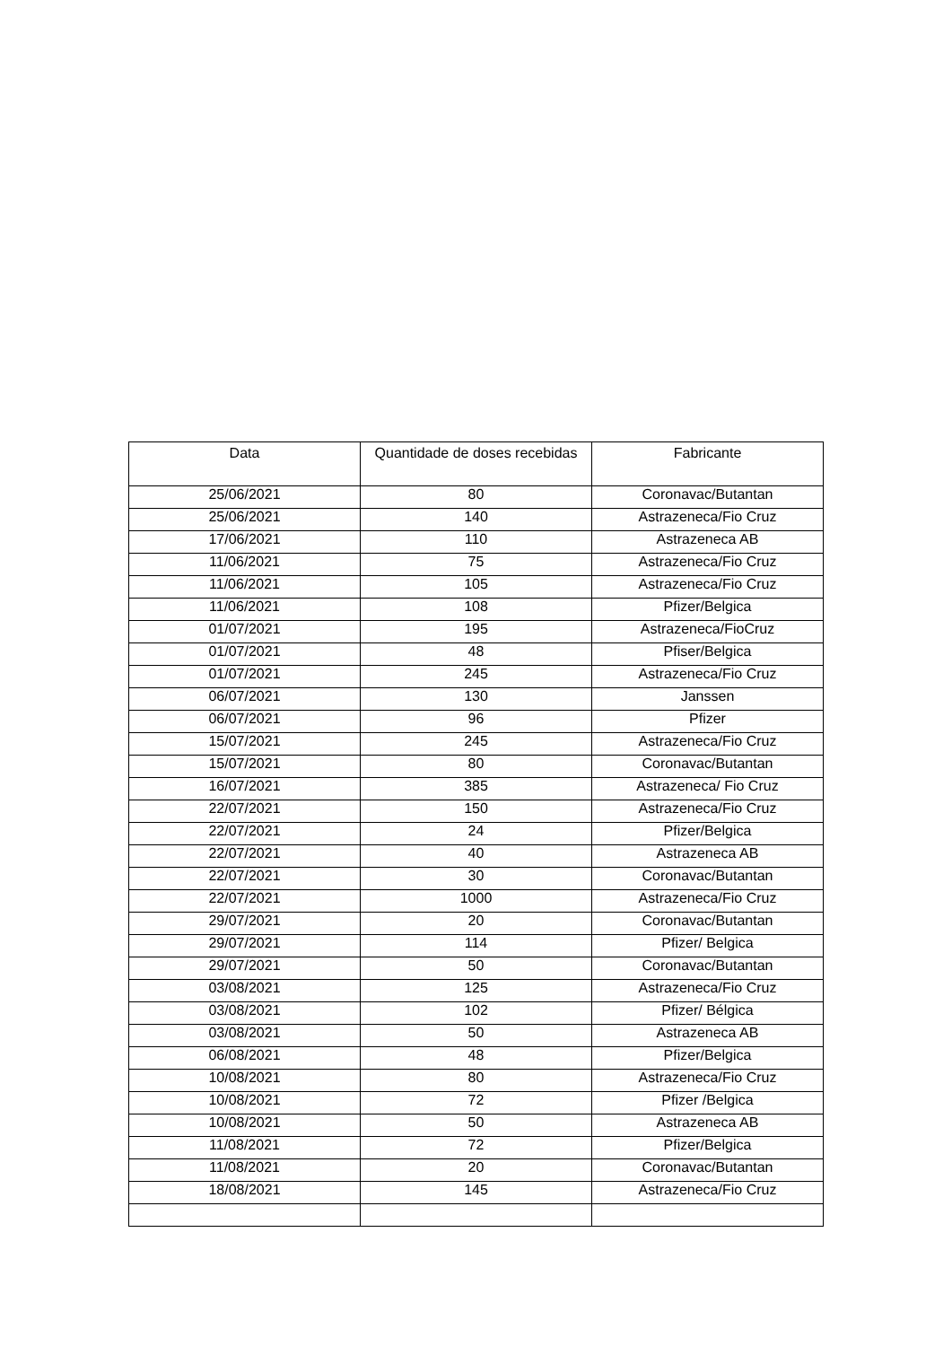| Data | Quantidade de doses recebidas | Fabricante |
| --- | --- | --- |
| 25/06/2021 | 80 | Coronavac/Butantan |
| 25/06/2021 | 140 | Astrazeneca/Fio Cruz |
| 17/06/2021 | 110 | Astrazeneca AB |
| 11/06/2021 | 75 | Astrazeneca/Fio Cruz |
| 11/06/2021 | 105 | Astrazeneca/Fio Cruz |
| 11/06/2021 | 108 | Pfizer/Belgica |
| 01/07/2021 | 195 | Astrazeneca/FioCruz |
| 01/07/2021 | 48 | Pfiser/Belgica |
| 01/07/2021 | 245 | Astrazeneca/Fio Cruz |
| 06/07/2021 | 130 | Janssen |
| 06/07/2021 | 96 | Pfizer |
| 15/07/2021 | 245 | Astrazeneca/Fio Cruz |
| 15/07/2021 | 80 | Coronavac/Butantan |
| 16/07/2021 | 385 | Astrazeneca/ Fio Cruz |
| 22/07/2021 | 150 | Astrazeneca/Fio Cruz |
| 22/07/2021 | 24 | Pfizer/Belgica |
| 22/07/2021 | 40 | Astrazeneca AB |
| 22/07/2021 | 30 | Coronavac/Butantan |
| 22/07/2021 | 1000 | Astrazeneca/Fio Cruz |
| 29/07/2021 | 20 | Coronavac/Butantan |
| 29/07/2021 | 114 | Pfizer/ Belgica |
| 29/07/2021 | 50 | Coronavac/Butantan |
| 03/08/2021 | 125 | Astrazeneca/Fio Cruz |
| 03/08/2021 | 102 | Pfizer/ Bélgica |
| 03/08/2021 | 50 | Astrazeneca AB |
| 06/08/2021 | 48 | Pfizer/Belgica |
| 10/08/2021 | 80 | Astrazeneca/Fio Cruz |
| 10/08/2021 | 72 | Pfizer /Belgica |
| 10/08/2021 | 50 | Astrazeneca AB |
| 11/08/2021 | 72 | Pfizer/Belgica |
| 11/08/2021 | 20 | Coronavac/Butantan |
| 18/08/2021 | 145 | Astrazeneca/Fio Cruz |